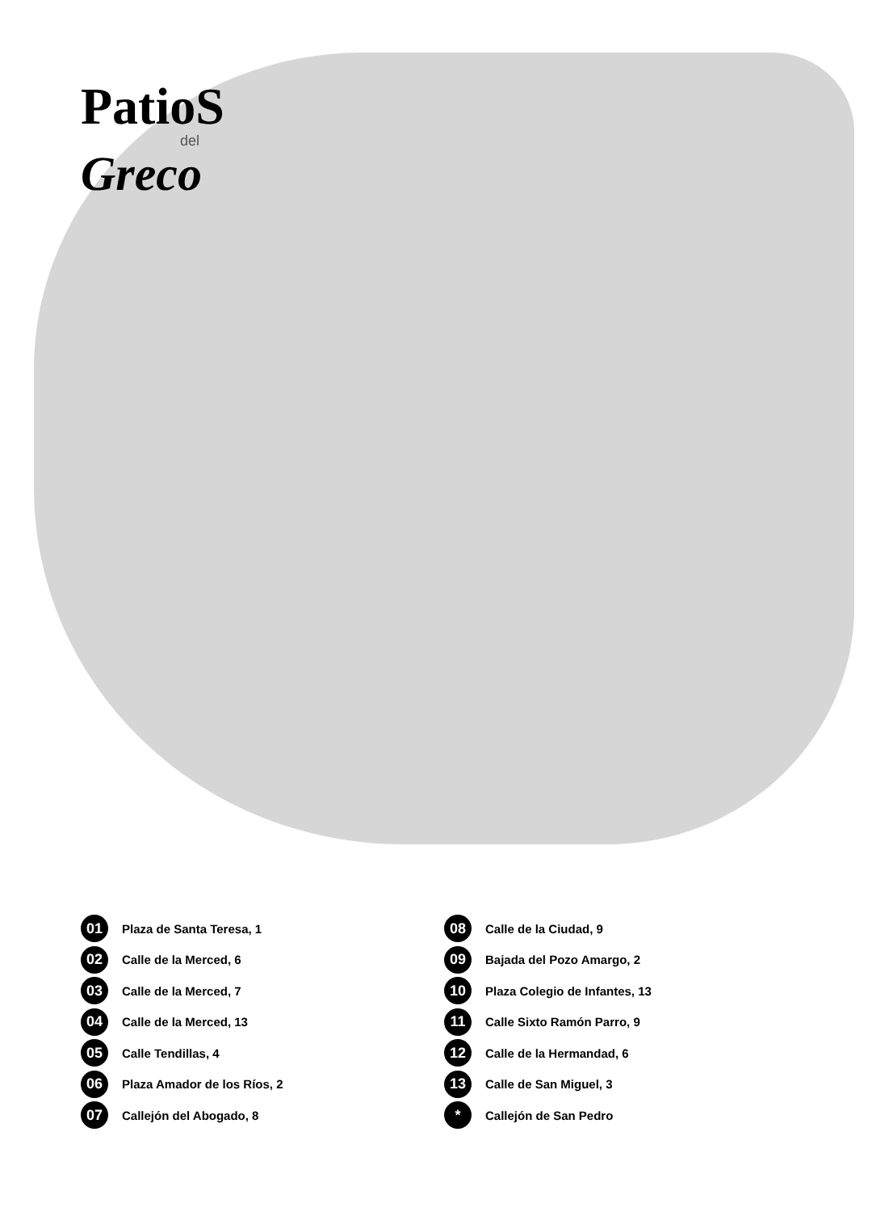PatioS
del
Greco
01 Plaza de Santa Teresa, 1
02 Calle de la Merced, 6
03 Calle de la Merced, 7
04 Calle de la Merced, 13
05 Calle Tendillas, 4
06 Plaza Amador de los Ríos, 2
07 Callejón del Abogado, 8
08 Calle de la Ciudad, 9
09 Bajada del Pozo Amargo, 2
10 Plaza Colegio de Infantes, 13
11 Calle Sixto Ramón Parro, 9
12 Calle de la Hermandad, 6
13 Calle de San Miguel, 3
* Callejón de San Pedro